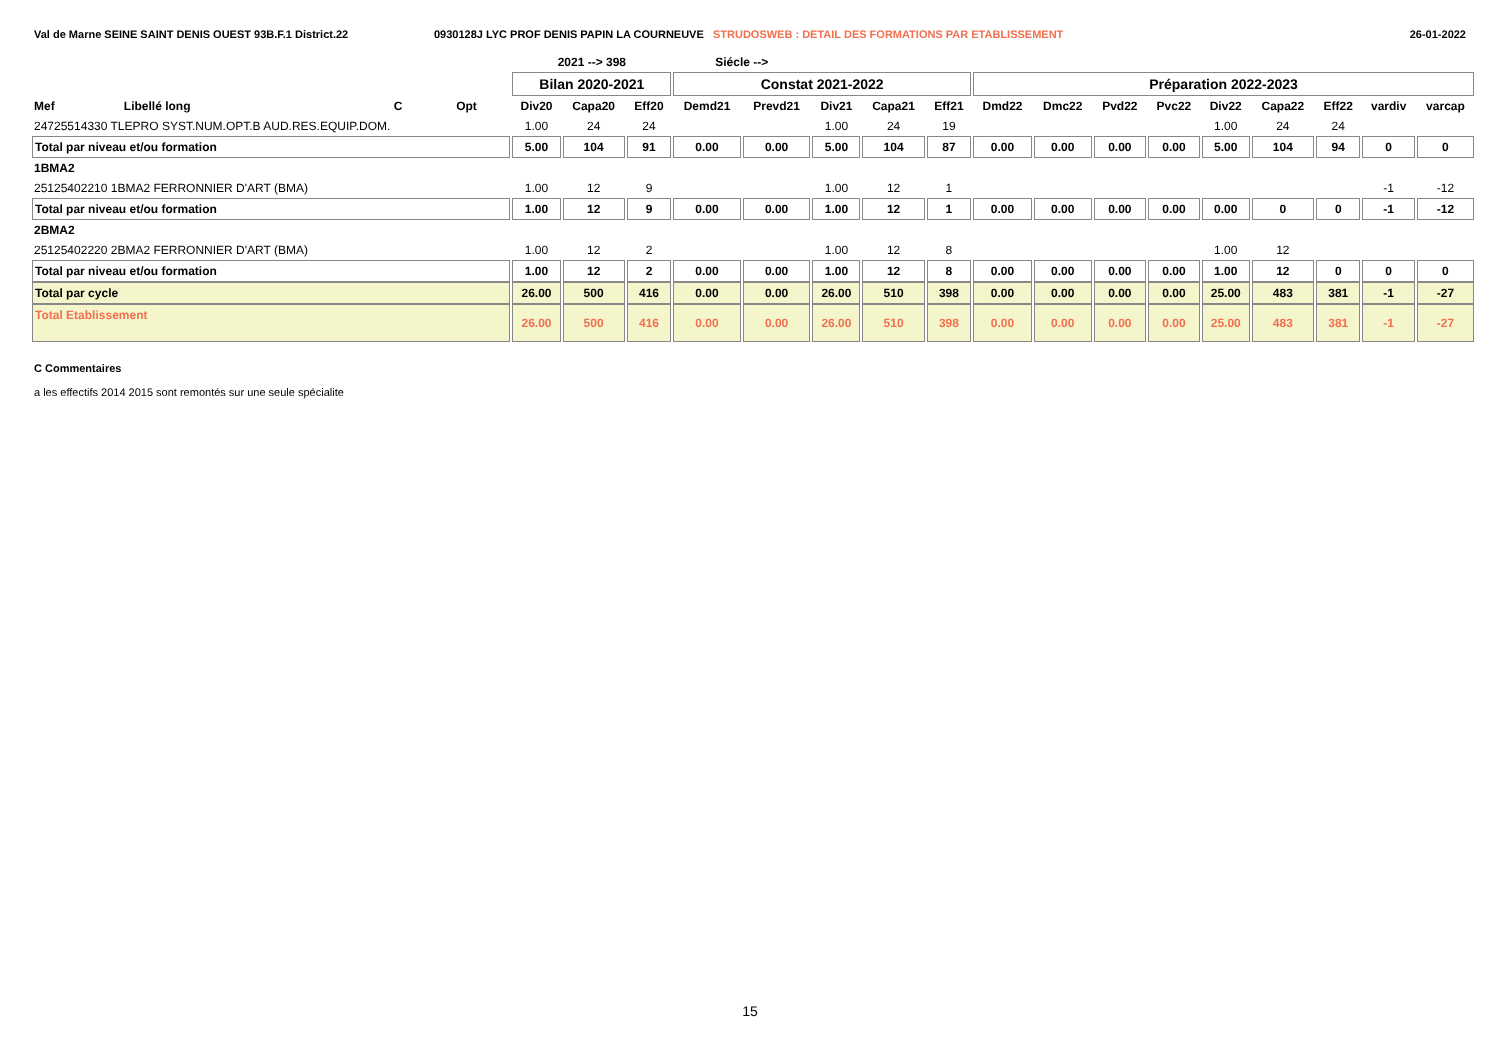Val de Marne SEINE SAINT DENIS OUEST 93B.F.1 District.22 0930128J LYC PROF DENIS PAPIN LA COURNEUVE STRUDOSWEB : DETAIL DES FORMATIONS PAR ETABLISSEMENT 26-01-2022
| | | | | 2021 --> 398 | | | Siécle --> | | | | | | | | | | | | | |
| --- | --- | --- | --- | --- | --- | --- | --- | --- | --- | --- | --- | --- | --- | --- | --- | --- | --- | --- | --- | --- |
| | | | | Bilan 2020-2021 | | | Constat 2021-2022 | | | | | Préparation 2022-2023 | | | | | | | | |
| Mef | Libellé long | C | Opt | Div20 | Capa20 | Eff20 | Demd21 | Prevd21 | Div21 | Capa21 | Eff21 | Dmd22 | Dmc22 | Pvd22 | Pvc22 | Div22 | Capa22 | Eff22 | vardiv | varcap |
| 24725514330 TLEPRO SYST.NUM.OPT.B AUD.RES.EQUIP.DOM. | | | | 1.00 | 24 | 24 | | | 1.00 | 24 | 19 | | | | | 1.00 | 24 | 24 | | |
| Total par niveau et/ou formation | | | | 5.00 | 104 | 91 | 0.00 | 0.00 | 5.00 | 104 | 87 | 0.00 | 0.00 | 0.00 | 0.00 | 5.00 | 104 | 94 | 0 | 0 |
| 1BMA2 | | | | | | | | | | | | | | | | | | | | |
| 25125402210 1BMA2 FERRONNIER D'ART (BMA) | | | | 1.00 | 12 | 9 | | | 1.00 | 12 | 1 | | | | | | | | -1 | -12 |
| Total par niveau et/ou formation | | | | 1.00 | 12 | 9 | 0.00 | 0.00 | 1.00 | 12 | 1 | 0.00 | 0.00 | 0.00 | 0.00 | 0.00 | 0 | 0 | -1 | -12 |
| 2BMA2 | | | | | | | | | | | | | | | | | | | | |
| 25125402220 2BMA2 FERRONNIER D'ART (BMA) | | | | 1.00 | 12 | 2 | | | 1.00 | 12 | 8 | | | | | 1.00 | 12 | | | |
| Total par niveau et/ou formation | | | | 1.00 | 12 | 2 | 0.00 | 0.00 | 1.00 | 12 | 8 | 0.00 | 0.00 | 0.00 | 0.00 | 1.00 | 12 | 0 | 0 | 0 |
| Total par cycle | | | | 26.00 | 500 | 416 | 0.00 | 0.00 | 26.00 | 510 | 398 | 0.00 | 0.00 | 0.00 | 0.00 | 25.00 | 483 | 381 | -1 | -27 |
| Total Etablissement | | | | 26.00 | 500 | 416 | 0.00 | 0.00 | 26.00 | 510 | 398 | 0.00 | 0.00 | 0.00 | 0.00 | 25.00 | 483 | 381 | -1 | -27 |
C Commentaires
a les effectifs 2014 2015 sont remontés sur une seule spécialite
15